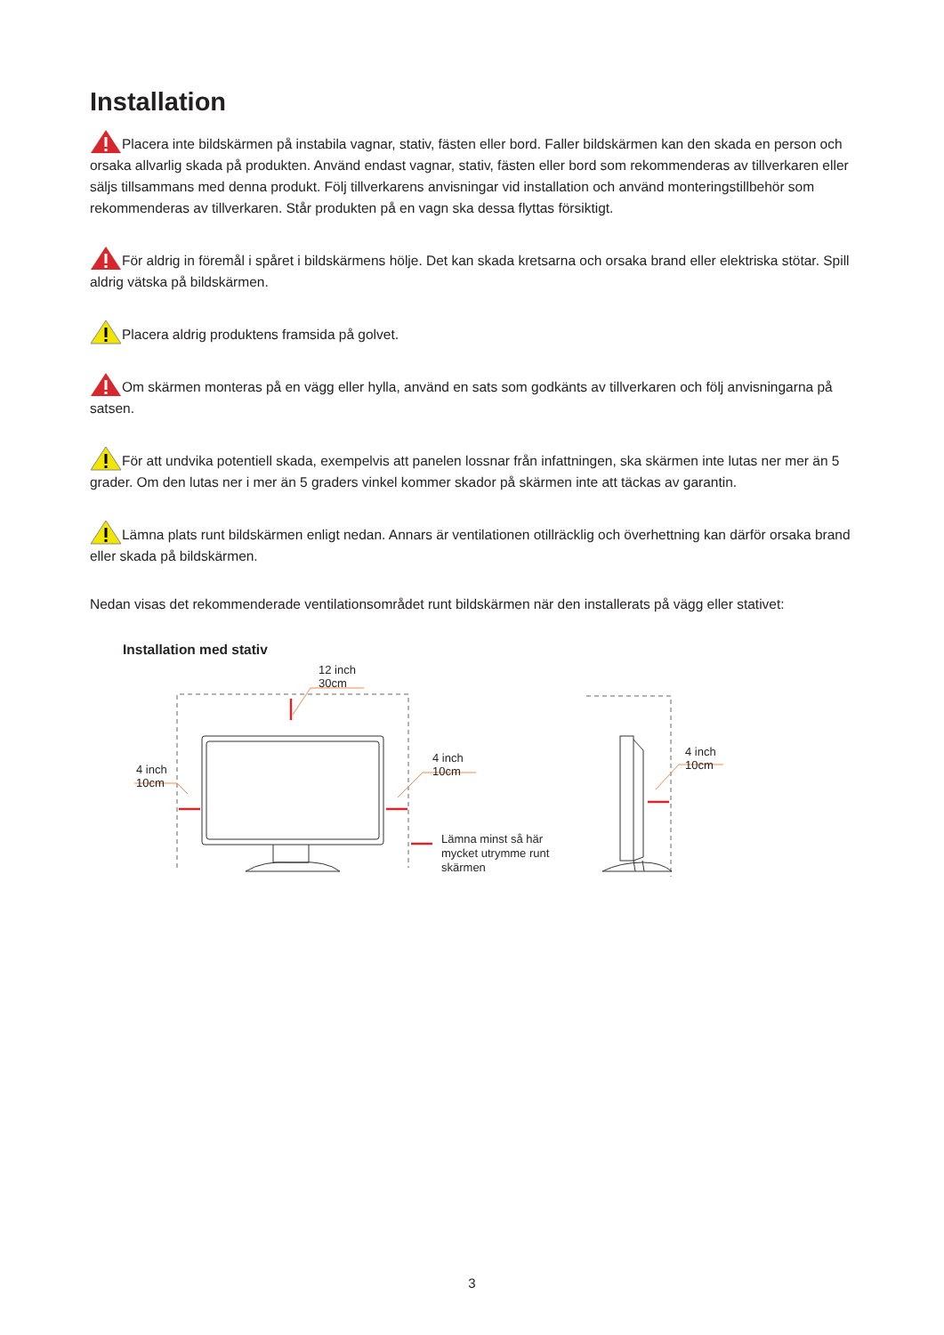Installation
Placera inte bildskärmen på instabila vagnar, stativ, fästen eller bord. Faller bildskärmen kan den skada en person och orsaka allvarlig skada på produkten. Använd endast vagnar, stativ, fästen eller bord som rekommenderas av tillverkaren eller säljs tillsammans med denna produkt. Följ tillverkarens anvisningar vid installation och använd monteringstillbehör som rekommenderas av tillverkaren. Står produkten på en vagn ska dessa flyttas försiktigt.
För aldrig in föremål i spåret i bildskärmens hölje. Det kan skada kretsarna och orsaka brand eller elektriska stötar. Spill aldrig vätska på bildskärmen.
Placera aldrig produktens framsida på golvet.
Om skärmen monteras på en vägg eller hylla, använd en sats som godkänts av tillverkaren och följ anvisningarna på satsen.
För att undvika potentiell skada, exempelvis att panelen lossnar från infattningen, ska skärmen inte lutas ner mer än 5 grader. Om den lutas ner i mer än 5 graders vinkel kommer skador på skärmen inte att täckas av garantin.
Lämna plats runt bildskärmen enligt nedan. Annars är ventilationen otillräcklig och överhettning kan därför orsaka brand eller skada på bildskärmen.
Nedan visas det rekommenderade ventilationsområdet runt bildskärmen när den installerats på vägg eller stativet:
Installation med stativ
12 inch
30cm
4 inch
10cm
4 inch
10cm
4 inch
10cm
Lämna minst så här
mycket utrymme runt
skärmen
3